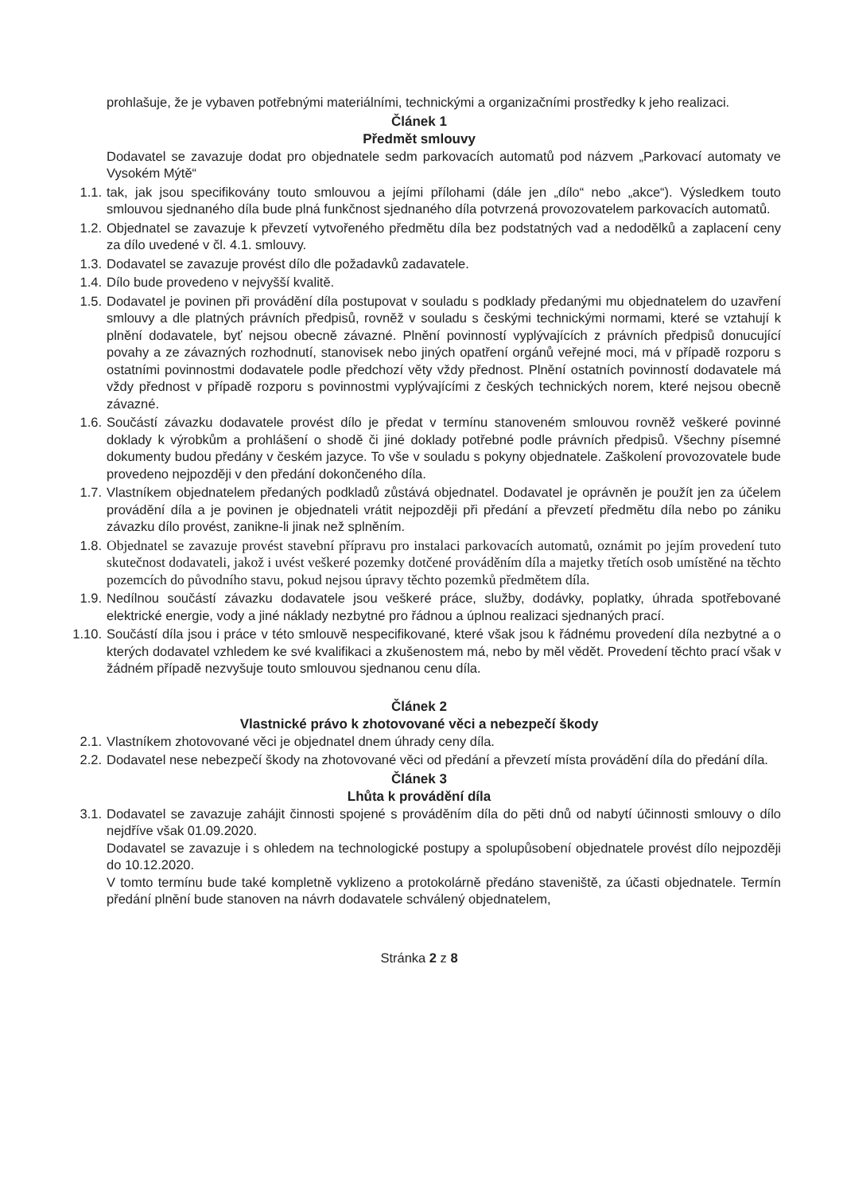prohlašuje, že je vybaven potřebnými materiálními, technickými a organizačními prostředky k jeho realizaci.
Článek 1
Předmět smlouvy
Dodavatel se zavazuje dodat pro objednatele sedm parkovacích automatů pod názvem „Parkovací automaty ve Vysokém Mýtě“
1.1. tak, jak jsou specifikovány touto smlouvou a jejími přílohami (dále jen „dílo“ nebo „akce“). Výsledkem touto smlouvou sjednaného díla bude plná funkčnost sjednaného díla potvrzená provozovatelem parkovacích automatů.
1.2. Objednatel se zavazuje k převzetí vytvořeného předmětu díla bez podstatných vad a nedodělků a zaplacení ceny za dílo uvedené v čl. 4.1. smlouvy.
1.3. Dodavatel se zavazuje provést dílo dle požadavků zadavatele.
1.4. Dílo bude provedeno v nejvyšší kvalitě.
1.5. Dodavatel je povinen při provádění díla postupovat v souladu s podklady předanými mu objednatelem do uzavření smlouvy a dle platných právních předpisů, rovněž v souladu s českými technickými normami, které se vztahují k plnění dodavatele, byť nejsou obecně závazné. Plnění povinností vyplývajících z právních předpisů donucující povahy a ze závazných rozhodnutí, stanovisek nebo jiných opatření orgánů veřejné moci, má v případě rozporu s ostatními povinnostmi dodavatele podle předchozí věty vždy přednost. Plnění ostatních povinností dodavatele má vždy přednost v případě rozporu s povinnostmi vyplývajícími z českých technických norem, které nejsou obecně závazné.
1.6. Součástí závazku dodavatele provést dílo je předat v termínu stanoveném smlouvou rovněž veškeré povinné doklady k výrobkům a prohlášení o shodě či jiné doklady potřebné podle právních předpisů. Všechny písemné dokumenty budou předány v českém jazyce. To vše v souladu s pokyny objednatele. Zaškolení provozovatele bude provedeno nejpozději v den předání dokončeného díla.
1.7. Vlastníkem objednatelem předaných podkladů zůstává objednatel. Dodavatel je oprávněn je použít jen za účelem provádění díla a je povinen je objednateli vrátit nejpozději při předání a převzetí předmětu díla nebo po zániku závazku dílo provést, zanikne-li jinak než splněním.
1.8. Objednatel se zavazuje provést stavební přípravu pro instalaci parkovacích automatů, oznámit po jejím provedení tuto skutečnost dodavateli, jakož i uvést veškeré pozemky dotčené prováděním díla a majetky třetích osob umístěné na těchto pozemcích do původního stavu, pokud nejsou úpravy těchto pozemků předmětem díla.
1.9. Nedílnou součástí závazku dodavatele jsou veškeré práce, služby, dodávky, poplatky, úhrada spotřebované elektrické energie, vody a jiné náklady nezbytné pro řádnou a úplnou realizaci sjednaných prací.
1.10. Součástí díla jsou i práce v této smlouvě nespecifikované, které však jsou k řádnému provedení díla nezbytné a o kterých dodavatel vzhledem ke své kvalifikaci a zkušenostem má, nebo by měl vědět. Provedení těchto prací však v žádném případě nezvyšuje touto smlouvou sjednanou cenu díla.
Článek 2
Vlastnické právo k zhotovované věci a nebezpečí škody
2.1. Vlastníkem zhotovované věci je objednatel dnem úhrady ceny díla.
2.2. Dodavatel nese nebezpečí škody na zhotovované věci od předání a převzetí místa provádění díla do předání díla.
Článek 3
Lhůta k provádění díla
3.1. Dodavatel se zavazuje zahájit činnosti spojené s prováděním díla do pěti dnů od nabytí účinnosti smlouvy o dílo nejdříve však 01.09.2020.
Dodavatel se zavazuje i s ohledem na technologické postupy a spolupůsobení objednatele provést dílo nejpozději do 10.12.2020.
V tomto termínu bude také kompletně vyklizeno a protokolárně předáno staveniště, za účasti objednatele. Termín předání plnění bude stanoven na návrh dodavatele schválený objednatelem,
Stránka 2 z 8